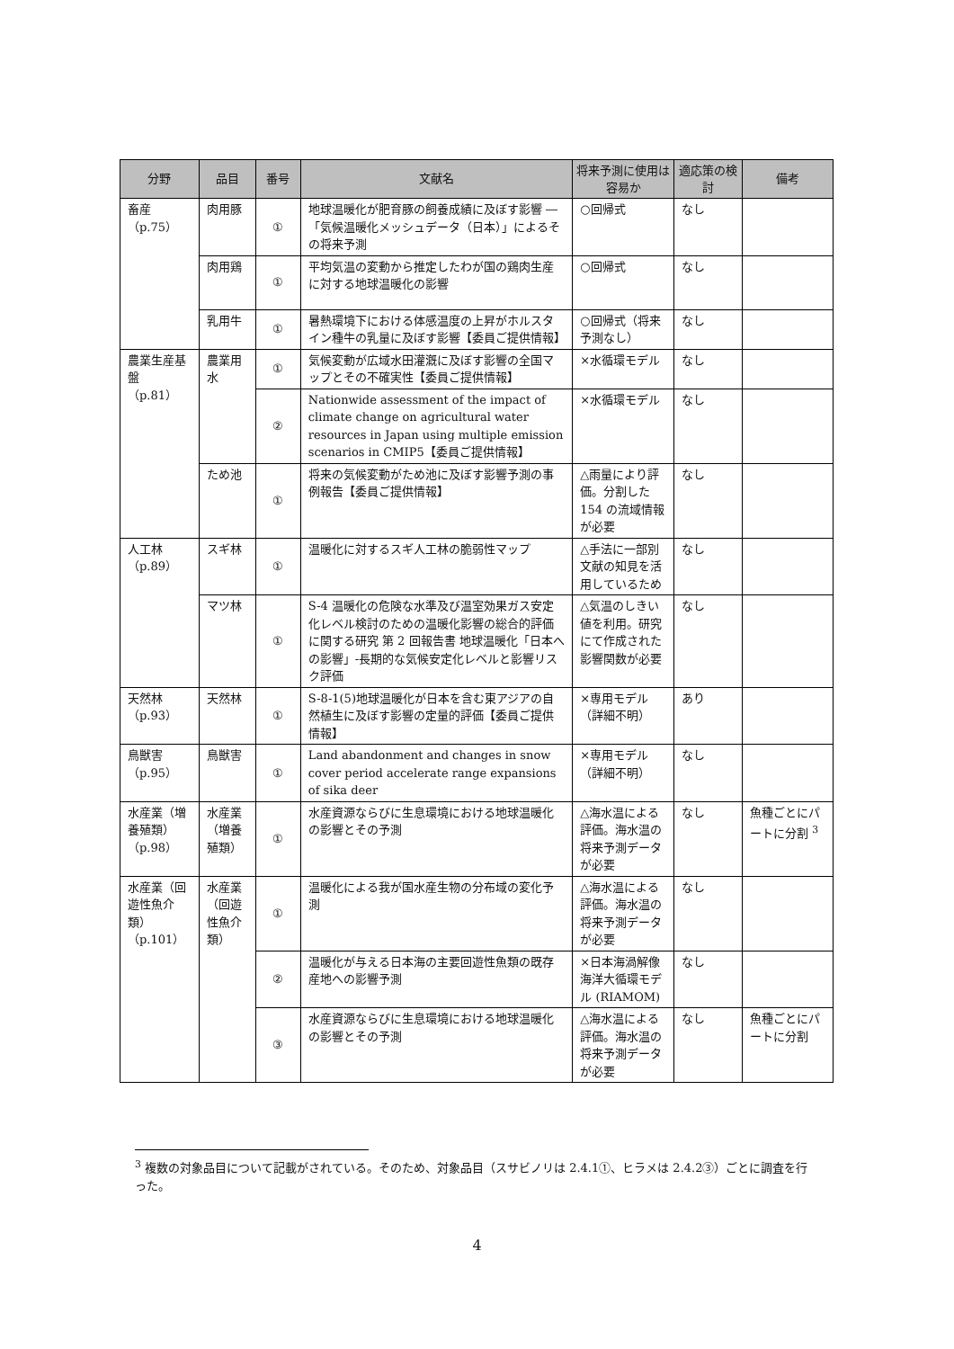| 分野 | 品目 | 番号 | 文献名 | 将来予測に使用は容易か | 適応策の検討 | 備考 |
| --- | --- | --- | --- | --- | --- | --- |
| 畜産 （p.75） | 肉用豚 | ① | 地球温暖化が肥育豚の飼養成績に及ぼす影響 ―「気候温暖化メッシュデータ（日本）」によるその将来予測 | ○回帰式 | なし | |
| | 肉用鶏 | ① | 平均気温の変動から推定したわが国の鶏肉生産に対する地球温暖化の影響 | ○回帰式 | なし | |
| | 乳用牛 | ① | 暑熱環境下における体感温度の上昇がホルスタイン種牛の乳量に及ぼす影響【委員ご提供情報】 | ○回帰式（将来予測なし） | なし | |
| 農業生産基盤 （p.81） | 農業用水 | ① | 気候変動が広域水田灌漑に及ぼす影響の全国マップとその不確実性【委員ご提供情報】 | ×水循環モデル | なし | |
| | | ② | Nationwide assessment of the impact of climate change on agricultural water resources in Japan using multiple emission scenarios in CMIP5【委員ご提供情報】 | ×水循環モデル | なし | |
| | ため池 | ① | 将来の気候変動がため池に及ぼす影響予測の事例報告【委員ご提供情報】 | △雨量により評価。分割した 154 の流域情報が必要 | なし | |
| 人工林 （p.89） | スギ林 | ① | 温暖化に対するスギ人工林の脆弱性マップ | △手法に一部別文献の知見を活用しているため | なし | |
| | マツ林 | ① | S-4 温暖化の危険な水準及び温室効果ガス安定化レベル検討のための温暖化影響の総合的評価に関する研究 第 2 回報告書 地球温暖化「日本への影響」-長期的な気候安定化レベルと影響リスク評価 | △気温のしきい値を利用。研究にて作成された影響関数が必要 | なし | |
| 天然林 （p.93） | 天然林 | ① | S-8-1(5)地球温暖化が日本を含む東アジアの自然植生に及ぼす影響の定量的評価【委員ご提供情報】 | ×専用モデル（詳細不明） | あり | |
| 鳥獣害 （p.95） | 鳥獣害 | ① | Land abandonment and changes in snow cover period accelerate range expansions of sika deer | ×専用モデル（詳細不明） | なし | |
| 水産業（増養殖類） （p.98） | 水産業（増養殖類） | ① | 水産資源ならびに生息環境における地球温暖化の影響とその予測 | △海水温による評価。海水温の将来予測データが必要 | なし | 魚種ごとにパートに分割 <sup>3</sup> |
| 水産業（回遊性魚介類） （p.101） | 水産業（回遊性魚介類） | ① | 温暖化による我が国水産生物の分布域の変化予測 | △海水温による評価。海水温の将来予測データが必要 | なし | |
| | | ② | 温暖化が与える日本海の主要回遊性魚類の既存産地への影響予測 | ×日本海渦解像海洋大循環モデル (RIAMOM) | なし | |
| | | ③ | 水産資源ならびに生息環境における地球温暖化の影響とその予測 | △海水温による評価。海水温の将来予測データが必要 | なし | 魚種ごとにパートに分割 |
<sup>3</sup> 複数の対象品目について記載がされている。そのため、対象品目（スサビノリは 2.4.1①、ヒラメは 2.4.2③）ごとに調査を行った。
4